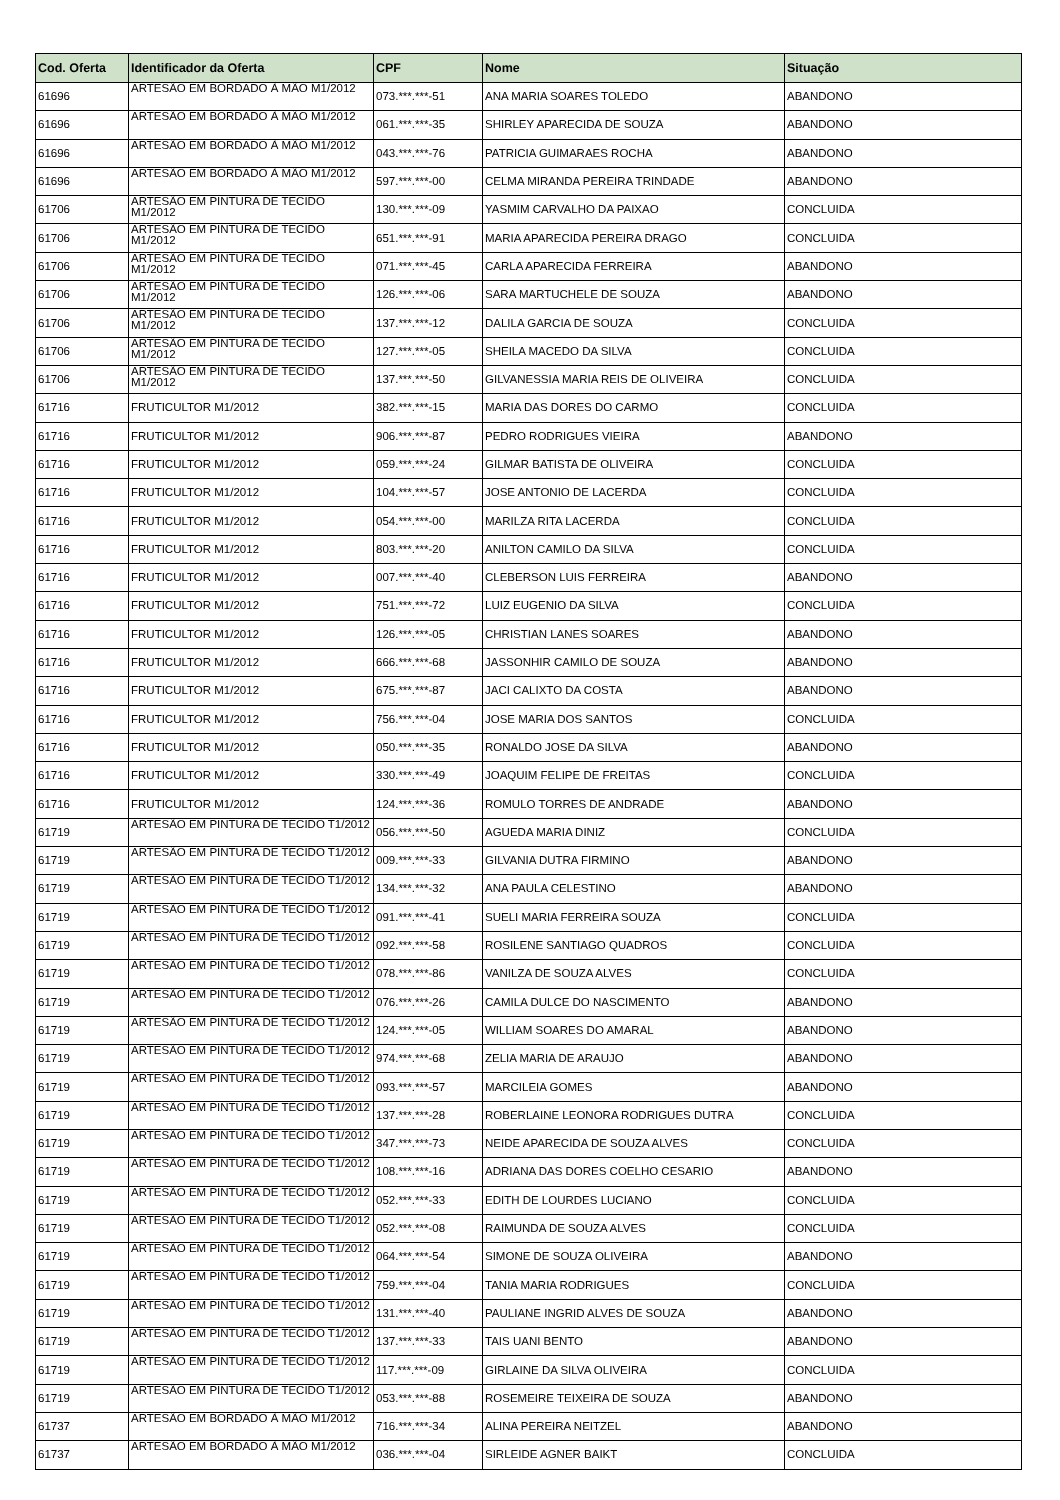| Cod. Oferta | Identificador da Oferta | CPF | Nome | Situação |
| --- | --- | --- | --- | --- |
| 61696 | ARTESÃO EM BORDADO À MÃO M1/2012 | 073.***.***-51 | ANA MARIA SOARES TOLEDO | ABANDONO |
| 61696 | ARTESÃO EM BORDADO À MÃO M1/2012 | 061.***.***-35 | SHIRLEY APARECIDA DE SOUZA | ABANDONO |
| 61696 | ARTESÃO EM BORDADO À MÃO M1/2012 | 043.***.***-76 | PATRICIA GUIMARAES ROCHA | ABANDONO |
| 61696 | ARTESÃO EM BORDADO À MÃO M1/2012 | 597.***.***-00 | CELMA MIRANDA PEREIRA TRINDADE | ABANDONO |
| 61706 | ARTESÃO EM PINTURA DE TECIDO M1/2012 | 130.***.***-09 | YASMIM CARVALHO DA PAIXAO | CONCLUIDA |
| 61706 | ARTESÃO EM PINTURA DE TECIDO M1/2012 | 651.***.***-91 | MARIA APARECIDA PEREIRA DRAGO | CONCLUIDA |
| 61706 | ARTESÃO EM PINTURA DE TECIDO M1/2012 | 071.***.***-45 | CARLA APARECIDA FERREIRA | ABANDONO |
| 61706 | ARTESÃO EM PINTURA DE TECIDO M1/2012 | 126.***.***-06 | SARA MARTUCHELE DE SOUZA | ABANDONO |
| 61706 | ARTESÃO EM PINTURA DE TECIDO M1/2012 | 137.***.***-12 | DALILA GARCIA DE SOUZA | CONCLUIDA |
| 61706 | ARTESÃO EM PINTURA DE TECIDO M1/2012 | 127.***.***-05 | SHEILA MACEDO DA SILVA | CONCLUIDA |
| 61706 | ARTESÃO EM PINTURA DE TECIDO M1/2012 | 137.***.***-50 | GILVANESSIA MARIA REIS DE OLIVEIRA | CONCLUIDA |
| 61716 | FRUTICULTOR M1/2012 | 382.***.***-15 | MARIA DAS DORES DO CARMO | CONCLUIDA |
| 61716 | FRUTICULTOR M1/2012 | 906.***.***-87 | PEDRO RODRIGUES VIEIRA | ABANDONO |
| 61716 | FRUTICULTOR M1/2012 | 059.***.***-24 | GILMAR BATISTA DE OLIVEIRA | CONCLUIDA |
| 61716 | FRUTICULTOR M1/2012 | 104.***.***-57 | JOSE ANTONIO DE LACERDA | CONCLUIDA |
| 61716 | FRUTICULTOR M1/2012 | 054.***.***-00 | MARILZA RITA LACERDA | CONCLUIDA |
| 61716 | FRUTICULTOR M1/2012 | 803.***.***-20 | ANILTON CAMILO DA SILVA | CONCLUIDA |
| 61716 | FRUTICULTOR M1/2012 | 007.***.***-40 | CLEBERSON LUIS FERREIRA | ABANDONO |
| 61716 | FRUTICULTOR M1/2012 | 751.***.***-72 | LUIZ EUGENIO DA SILVA | CONCLUIDA |
| 61716 | FRUTICULTOR M1/2012 | 126.***.***-05 | CHRISTIAN LANES SOARES | ABANDONO |
| 61716 | FRUTICULTOR M1/2012 | 666.***.***-68 | JASSONHIR CAMILO DE SOUZA | ABANDONO |
| 61716 | FRUTICULTOR M1/2012 | 675.***.***-87 | JACI CALIXTO DA COSTA | ABANDONO |
| 61716 | FRUTICULTOR M1/2012 | 756.***.***-04 | JOSE MARIA DOS SANTOS | CONCLUIDA |
| 61716 | FRUTICULTOR M1/2012 | 050.***.***-35 | RONALDO JOSE DA SILVA | ABANDONO |
| 61716 | FRUTICULTOR M1/2012 | 330.***.***-49 | JOAQUIM FELIPE DE FREITAS | CONCLUIDA |
| 61716 | FRUTICULTOR M1/2012 | 124.***.***-36 | ROMULO TORRES DE ANDRADE | ABANDONO |
| 61719 | ARTESÃO EM PINTURA DE TECIDO T1/2012 | 056.***.***-50 | AGUEDA MARIA DINIZ | CONCLUIDA |
| 61719 | ARTESÃO EM PINTURA DE TECIDO T1/2012 | 009.***.***-33 | GILVANIA DUTRA FIRMINO | ABANDONO |
| 61719 | ARTESÃO EM PINTURA DE TECIDO T1/2012 | 134.***.***-32 | ANA PAULA CELESTINO | ABANDONO |
| 61719 | ARTESÃO EM PINTURA DE TECIDO T1/2012 | 091.***.***-41 | SUELI MARIA FERREIRA SOUZA | CONCLUIDA |
| 61719 | ARTESÃO EM PINTURA DE TECIDO T1/2012 | 092.***.***-58 | ROSILENE SANTIAGO QUADROS | CONCLUIDA |
| 61719 | ARTESÃO EM PINTURA DE TECIDO T1/2012 | 078.***.***-86 | VANILZA DE SOUZA ALVES | CONCLUIDA |
| 61719 | ARTESÃO EM PINTURA DE TECIDO T1/2012 | 076.***.***-26 | CAMILA DULCE DO NASCIMENTO | ABANDONO |
| 61719 | ARTESÃO EM PINTURA DE TECIDO T1/2012 | 124.***.***-05 | WILLIAM SOARES DO AMARAL | ABANDONO |
| 61719 | ARTESÃO EM PINTURA DE TECIDO T1/2012 | 974.***.***-68 | ZELIA MARIA DE ARAUJO | ABANDONO |
| 61719 | ARTESÃO EM PINTURA DE TECIDO T1/2012 | 093.***.***-57 | MARCILEIA GOMES | ABANDONO |
| 61719 | ARTESÃO EM PINTURA DE TECIDO T1/2012 | 137.***.***-28 | ROBERLAINE LEONORA RODRIGUES DUTRA | CONCLUIDA |
| 61719 | ARTESÃO EM PINTURA DE TECIDO T1/2012 | 347.***.***-73 | NEIDE APARECIDA DE SOUZA ALVES | CONCLUIDA |
| 61719 | ARTESÃO EM PINTURA DE TECIDO T1/2012 | 108.***.***-16 | ADRIANA DAS DORES COELHO CESARIO | ABANDONO |
| 61719 | ARTESÃO EM PINTURA DE TECIDO T1/2012 | 052.***.***-33 | EDITH DE LOURDES LUCIANO | CONCLUIDA |
| 61719 | ARTESÃO EM PINTURA DE TECIDO T1/2012 | 052.***.***-08 | RAIMUNDA DE SOUZA ALVES | CONCLUIDA |
| 61719 | ARTESÃO EM PINTURA DE TECIDO T1/2012 | 064.***.***-54 | SIMONE DE SOUZA OLIVEIRA | ABANDONO |
| 61719 | ARTESÃO EM PINTURA DE TECIDO T1/2012 | 759.***.***-04 | TANIA MARIA RODRIGUES | CONCLUIDA |
| 61719 | ARTESÃO EM PINTURA DE TECIDO T1/2012 | 131.***.***-40 | PAULIANE INGRID ALVES DE SOUZA | ABANDONO |
| 61719 | ARTESÃO EM PINTURA DE TECIDO T1/2012 | 137.***.***-33 | TAIS UANI BENTO | ABANDONO |
| 61719 | ARTESÃO EM PINTURA DE TECIDO T1/2012 | 117.***.***-09 | GIRLAINE DA SILVA OLIVEIRA | CONCLUIDA |
| 61719 | ARTESÃO EM PINTURA DE TECIDO T1/2012 | 053.***.***-88 | ROSEMEIRE TEIXEIRA DE SOUZA | ABANDONO |
| 61737 | ARTESÃO EM BORDADO À MÃO M1/2012 | 716.***.***-34 | ALINA PEREIRA NEITZEL | ABANDONO |
| 61737 | ARTESÃO EM BORDADO À MÃO M1/2012 | 036.***.***-04 | SIRLEIDE AGNER BAIKT | CONCLUIDA |